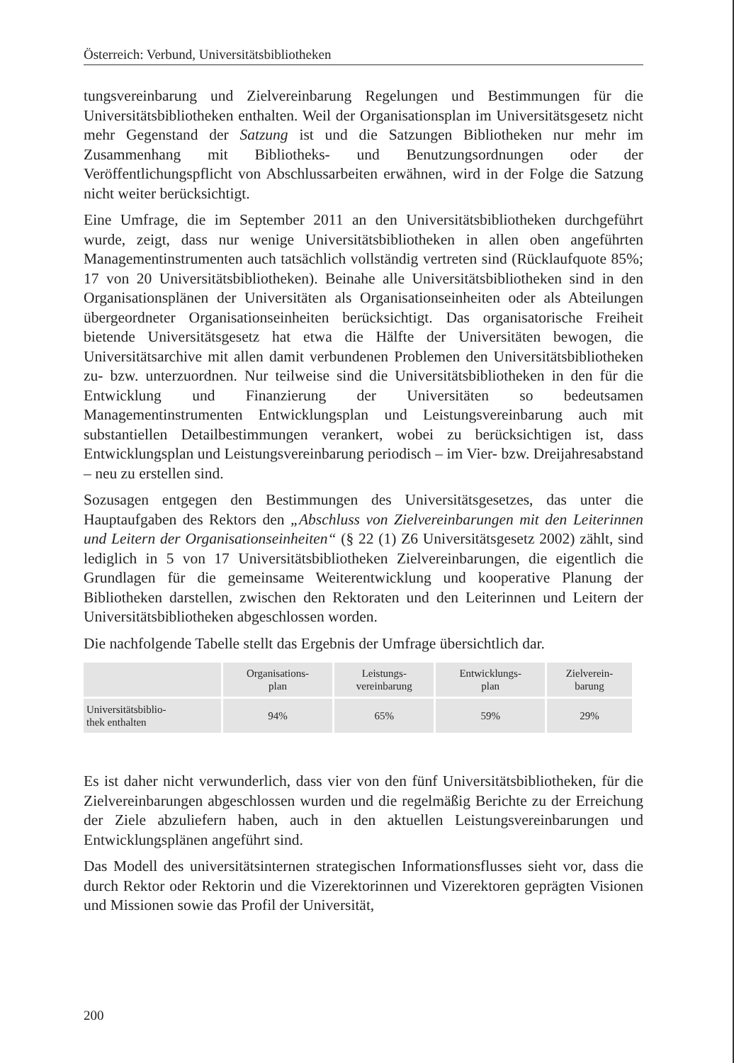Österreich: Verbund, Universitätsbibliotheken
tungsvereinbarung und Zielvereinbarung Regelungen und Bestimmungen für die Universitätsbibliotheken enthalten. Weil der Organisationsplan im Universitätsgesetz nicht mehr Gegenstand der Satzung ist und die Satzungen Bibliotheken nur mehr im Zusammenhang mit Bibliotheks- und Benutzungsordnungen oder der Veröffentlichungspflicht von Abschlussarbeiten erwähnen, wird in der Folge die Satzung nicht weiter berücksichtigt.
Eine Umfrage, die im September 2011 an den Universitätsbibliotheken durchgeführt wurde, zeigt, dass nur wenige Universitätsbibliotheken in allen oben angeführten Managementinstrumenten auch tatsächlich vollständig vertreten sind (Rücklaufquote 85%; 17 von 20 Universitätsbibliotheken). Beinahe alle Universitätsbibliotheken sind in den Organisationsplänen der Universitäten als Organisationseinheiten oder als Abteilungen übergeordneter Organisationseinheiten berücksichtigt. Das organisatorische Freiheit bietende Universitätsgesetz hat etwa die Hälfte der Universitäten bewogen, die Universitätsarchive mit allen damit verbundenen Problemen den Universitätsbibliotheken zu- bzw. unterzuordnen. Nur teilweise sind die Universitätsbibliotheken in den für die Entwicklung und Finanzierung der Universitäten so bedeutsamen Managementinstrumenten Entwicklungsplan und Leistungsvereinbarung auch mit substantiellen Detailbestimmungen verankert, wobei zu berücksichtigen ist, dass Entwicklungsplan und Leistungsvereinbarung periodisch – im Vier- bzw. Dreijahresabstand – neu zu erstellen sind.
Sozusagen entgegen den Bestimmungen des Universitätsgesetzes, das unter die Hauptaufgaben des Rektors den „Abschluss von Zielvereinbarungen mit den Leiterinnen und Leitern der Organisationseinheiten“ (§ 22 (1) Z6 Universitätsgesetz 2002) zählt, sind lediglich in 5 von 17 Universitätsbibliotheken Zielvereinbarungen, die eigentlich die Grundlagen für die gemeinsame Weiterentwicklung und kooperative Planung der Bibliotheken darstellen, zwischen den Rektoraten und den Leiterinnen und Leitern der Universitätsbibliotheken abgeschlossen worden.
Die nachfolgende Tabelle stellt das Ergebnis der Umfrage übersichtlich dar.
| | Organisations- plan | Leistungs- vereinbarung | Entwicklungs- plan | Zielverein- barung |
| --- | --- | --- | --- | --- |
| Universitätsbiblio- thek enthalten | 94% | 65% | 59% | 29% |
Es ist daher nicht verwunderlich, dass vier von den fünf Universitätsbibliotheken, für die Zielvereinbarungen abgeschlossen wurden und die regelmäßig Berichte zu der Erreichung der Ziele abzuliefern haben, auch in den aktuellen Leistungsvereinbarungen und Entwicklungsplänen angeführt sind.
Das Modell des universitätsinternen strategischen Informationsflusses sieht vor, dass die durch Rektor oder Rektorin und die Vizerektorinnen und Vizerektoren geprägten Visionen und Missionen sowie das Profil der Universität,
200